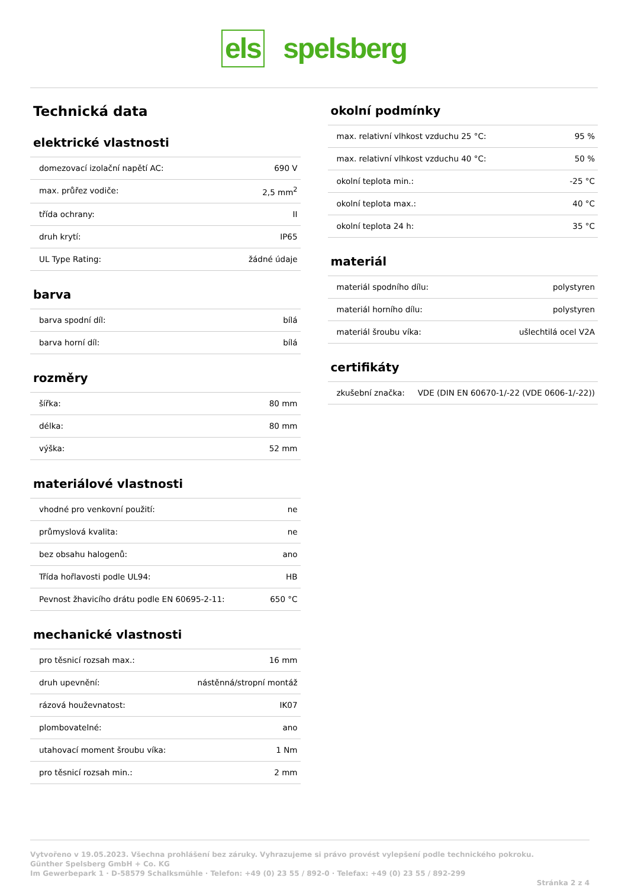els spelsberg
Technická data
elektrické vlastnosti
| domezovací izolační napětí AC: | 690 V |
| max. průřez vodiče: | 2,5 mm<sup>2</sup> |
| třída ochrany: | II |
| druh krytí: | IP65 |
| UL Type Rating: | žádné údaje |
barva
| barva spodní díl: | bílá |
| barva horní díl: | bílá |
rozměry
| šířka: | 80 mm |
| délka: | 80 mm |
| výška: | 52 mm |
materiálové vlastnosti
| vhodné pro venkovní použití: | ne |
| průmyslová kvalita: | ne |
| bez obsahu halogenů: | ano |
| Třída hořlavosti podle UL94: | HB |
| Pevnost žhavicího drátu podle EN 60695-2-11: | 650 °C |
mechanické vlastnosti
| pro těsnicí rozsah max.: | 16 mm |
| druh upevnění: | nástěnná/stropní montáž |
| rázová houževnatost: | IK07 |
| plombovatelné: | ano |
| utahovací moment šroubu víka: | 1 Nm |
| pro těsnicí rozsah min.: | 2 mm |
okolní podmínky
| max. relativní vlhkost vzduchu 25 °C: | 95 % |
| max. relativní vlhkost vzduchu 40 °C: | 50 % |
| okolní teplota min.: | -25 °C |
| okolní teplota max.: | 40 °C |
| okolní teplota 24 h: | 35 °C |
materiál
| materiál spodního dílu: | polystyren |
| materiál horního dílu: | polystyren |
| materiál šroubu víka: | ušlechtilá ocel V2A |
certifikáty
| zkušební značka: | VDE (DIN EN 60670-1/-22 (VDE 0606-1/-22)) |
Vytvořeno v 19.05.2023. Všechna prohlášení bez záruky. Vyhrazujeme si právo provést vylepšení podle technického pokroku.
Günther Spelsberg GmbH + Co. KG
Im Gewerbepark 1 · D-58579 Schalksmühle · Telefon: +49 (0) 23 55 / 892-0 · Telefax: +49 (0) 23 55 / 892-299
Stránka 2 z 4